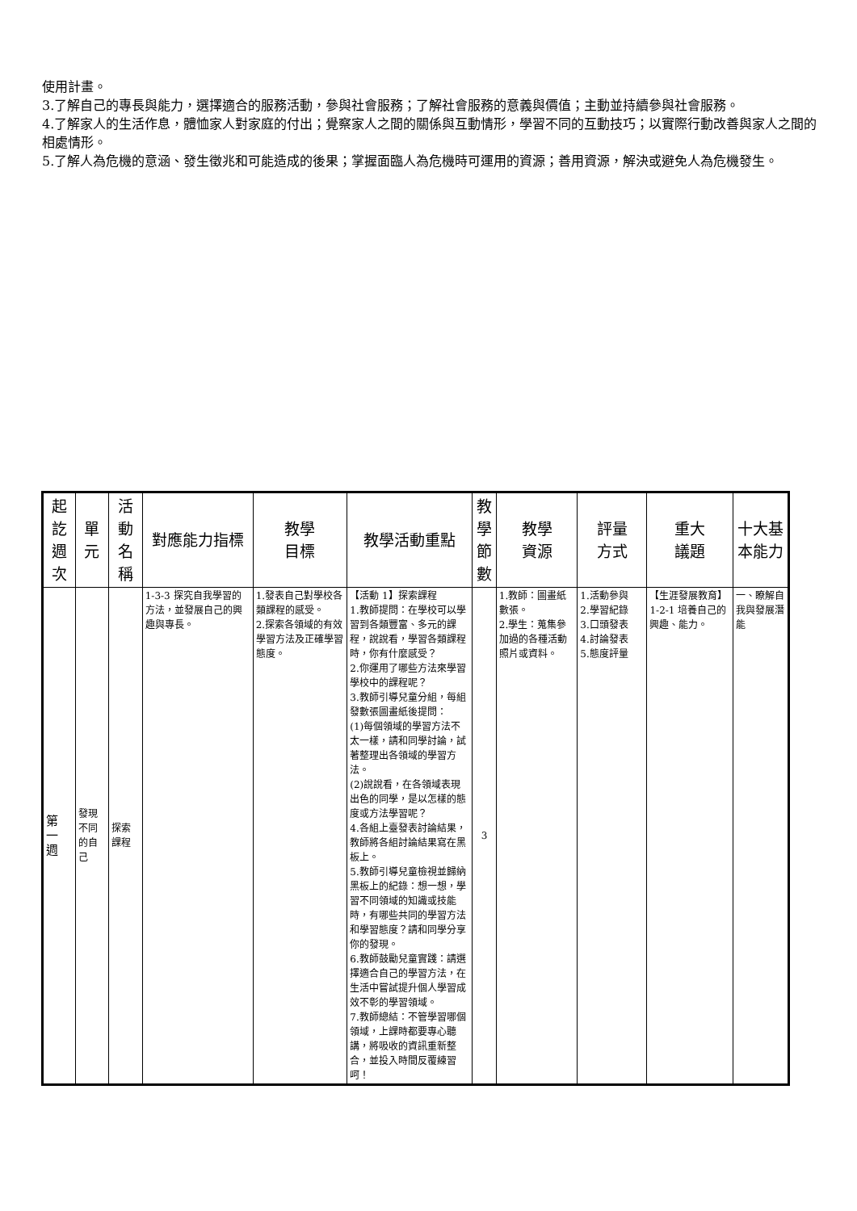使用計畫。
3.了解自己的專長與能力，選擇適合的服務活動，參與社會服務；了解社會服務的意義與價值；主動並持續參與社會服務。
4.了解家人的生活作息，體恤家人對家庭的付出；覺察家人之間的關係與互動情形，學習不同的互動技巧；以實際行動改善與家人之間的相處情形。
5.了解人為危機的意涵、發生徵兆和可能造成的後果；掌握面臨人為危機時可運用的資源；善用資源，解決或避免人為危機發生。
| 起 訖 週 次 | 單 元 | 活 動 名 稱 | 對應能力指標 | 教學 目標 | 教學活動重點 | 教 學 節 數 | 教學 資源 | 評量 方式 | 重大 議題 | 十大基本能力 |
| --- | --- | --- | --- | --- | --- | --- | --- | --- | --- | --- |
| 第 一 週 | 發現不同的自己 | 探索課程 | 1-3-3 探究自我學習的方法，並發展自己的興趣與專長。 | 1.發表自己對學校各類課程的感受。 2.探索各領域的有效學習方法及正確學習態度。 | 【活動 1】探索課程 1.教師提問：在學校可以學習到各類豐富、多元的課程，說說看，學習各類課程時，你有什麼感受？ 2.你運用了哪些方法來學習學校中的課程呢？ 3.教師引導兒童分組，每組發數張圖畫紙後提問： (1)每個領域的學習方法不太一樣，請和同學討論，試著整理出各領域的學習方法。 (2)說說看，在各領域表現出色的同學，是以怎樣的態度或方法學習呢？ 4.各組上臺發表討論結果，教師將各組討論結果寫在黑板上。 5.教師引導兒童檢視並歸納黑板上的紀錄：想一想，學習不同領域的知識或技能時，有哪些共同的學習方法和學習態度？請和同學分享你的發現。 6.教師鼓勵兒童實踐：請選擇適合自己的學習方法，在生活中嘗試提升個人學習成效不彰的學習領域。 7.教師總結：不管學習哪個領域，上課時都要專心聽講，將吸收的資訊重新整合，並投入時間反覆練習呵！ | 3 | 1.教師：圖畫紙數張。 2.學生：蒐集參加過的各種活動照片或資料。 | 1.活動參與 2.學習紀錄 3.口頭發表 4.討論發表 5.態度評量 | 【生涯發展教育】 1-2-1 培養自己的興趣、能力。 | 一、瞭解自我與發展潛能 |